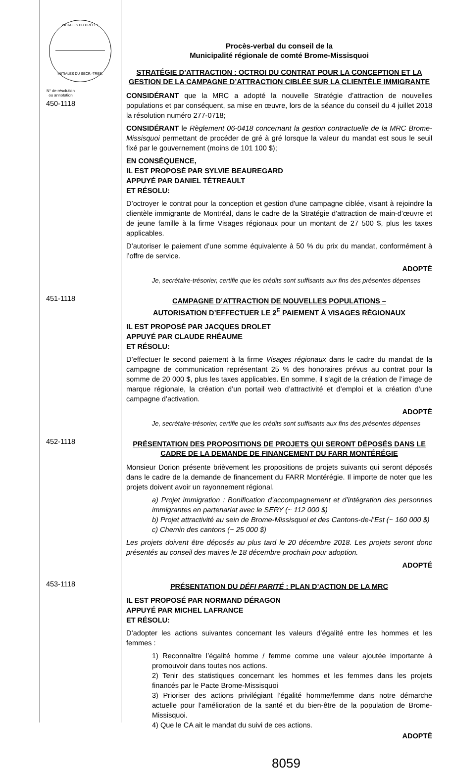INITIALES DU PRÉFET
INITIALES DU SECR.-TRÉS.
Procès-verbal du conseil de la
Municipalité régionale de comté Brome-Missisquoi
N° de résolution
ou annotation
450-1118
STRATÉGIE D’ATTRACTION : OCTROI DU CONTRAT POUR LA CONCEPTION ET LA GESTION DE LA CAMPAGNE D’ATTRACTION CIBLÉE SUR LA CLIENTÈLE IMMIGRANTE
CONSIDÉRANT que la MRC a adopté la nouvelle Stratégie d’attraction de nouvelles populations et par conséquent, sa mise en œuvre, lors de la séance du conseil du 4 juillet 2018 la résolution numéro 277-0718;
CONSIDÉRANT le Règlement 06-0418 concernant la gestion contractuelle de la MRC Brome-Missisquoi permettant de procéder de gré à gré lorsque la valeur du mandat est sous le seuil fixé par le gouvernement (moins de 101 100 $);
EN CONSÉQUENCE,
IL EST PROPOSÉ PAR SYLVIE BEAUREGARD
APPUYÉ PAR DANIEL TÉTREAULT
ET RÉSOLU:
D’octroyer le contrat pour la conception et gestion d'une campagne ciblée, visant à rejoindre la clientèle immigrante de Montréal, dans le cadre de la Stratégie d'attraction de main-d’œuvre et de jeune famille à la firme Visages régionaux pour un montant de 27 500 $, plus les taxes applicables.
D’autoriser le paiement d’une somme équivalente à 50 % du prix du mandat, conformément à l’offre de service.
ADOPTÉ
Je, secrétaire-trésorier, certifie que les crédits sont suffisants aux fins des présentes dépenses
451-1118
CAMPAGNE D’ATTRACTION DE NOUVELLES POPULATIONS –
AUTORISATION D’EFFECTUER LE 2<sup>E</sup> PAIEMENT À VISAGES RÉGIONAUX
IL EST PROPOSÉ PAR JACQUES DROLET
APPUYÉ PAR CLAUDE RHÉAUME
ET RÉSOLU:
D’effectuer le second paiement à la firme Visages régionaux dans le cadre du mandat de la campagne de communication représentant 25 % des honoraires prévus au contrat pour la somme de 20 000 $, plus les taxes applicables. En somme, il s’agit de la création de l’image de marque régionale, la création d’un portail web d’attractivité et d’emploi et la création d’une campagne d’activation.
ADOPTÉ
Je, secrétaire-trésorier, certifie que les crédits sont suffisants aux fins des présentes dépenses
452-1118
PRÉSENTATION DES PROPOSITIONS DE PROJETS QUI SERONT DÉPOSÉS DANS LE CADRE DE LA DEMANDE DE FINANCEMENT DU FARR MONTÉRÉGIE
Monsieur Dorion présente brièvement les propositions de projets suivants qui seront déposés dans le cadre de la demande de financement du FARR Montérégie. Il importe de noter que les projets doivent avoir un rayonnement régional.
a) Projet immigration : Bonification d’accompagnement et d’intégration des personnes immigrantes en partenariat avec le SERY (~ 112 000 $)
b) Projet attractivité au sein de Brome-Missisquoi et des Cantons-de-l’Est (~ 160 000 $)
c) Chemin des cantons (~ 25 000 $)
Les projets doivent être déposés au plus tard le 20 décembre 2018. Les projets seront donc présentés au conseil des maires le 18 décembre prochain pour adoption.
ADOPTÉ
453-1118
PRÉSENTATION DU DÉFI PARITÉ : PLAN D’ACTION DE LA MRC
IL EST PROPOSÉ PAR NORMAND DÉRAGON
APPUYÉ PAR MICHEL LAFRANCE
ET RÉSOLU:
D’adopter les actions suivantes concernant les valeurs d’égalité entre les hommes et les femmes :
1) Reconnaître l’égalité homme / femme comme une valeur ajoutée importante à promouvoir dans toutes nos actions.
2) Tenir des statistiques concernant les hommes et les femmes dans les projets financés par le Pacte Brome-Missisquoi
3) Prioriser des actions privilégiant l’égalité homme/femme dans notre démarche actuelle pour l’amélioration de la santé et du bien-être de la population de Brome-Missisquoi.
4) Que le CA ait le mandat du suivi de ces actions.
ADOPTÉ
8059